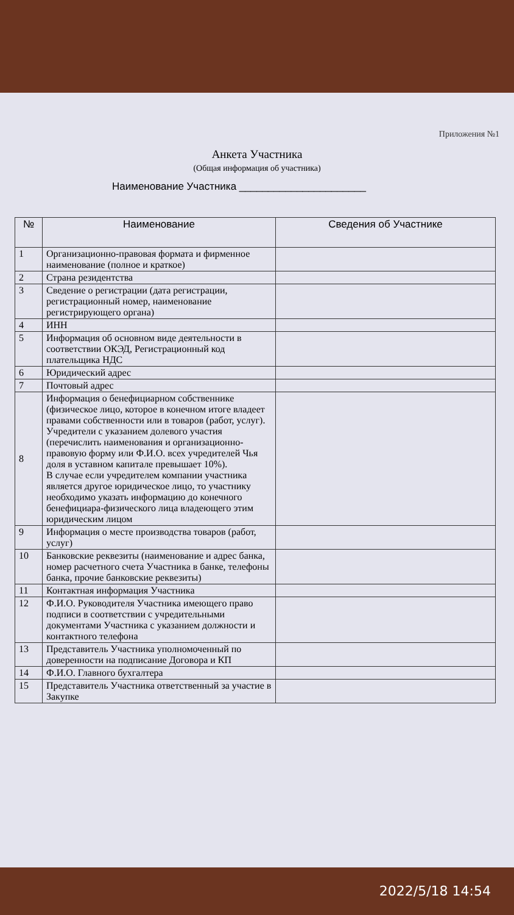Приложения №1
Анкета Участника
(Общая информация об участника)
Наименование Участника ______________________
| № | Наименование | Сведения об Участнике |
| --- | --- | --- |
| 1 | Организационно-правовая формата и фирменное наименование (полное и краткое) | |
| 2 | Страна резидентства | |
| 3 | Сведение о регистрации (дата регистрации, регистрационный номер, наименование регистрирующего органа) | |
| 4 | ИНН | |
| 5 | Информация об основном виде деятельности в соответствии ОКЭД, Регистрационный код плательщика НДС | |
| 6 | Юридический адрес | |
| 7 | Почтовый адрес | |
| 8 | Информация о бенефициарном собственнике (физическое лицо, которое в конечном итоге владеет правами собственности или в товаров (работ, услуг). Учредители с указанием долевого участия (перечислить наименования и организационно-правовую форму или Ф.И.О. всех учредителей Чья доля в уставном капитале превышает 10%). В случае если учредителем компании участника является другое юридическое лицо, то участнику необходимо указать информацию до конечного бенефициара-физического лица владеющего этим юридическим лицом | |
| 9 | Информация о месте производства товаров (работ, услуг) | |
| 10 | Банковские реквезиты (наименование и адрес банка, номер расчетного счета Участника в банке, телефоны банка, прочие банковские реквезиты) | |
| 11 | Контактная информация Участника | |
| 12 | Ф.И.О. Руководителя Участника имеющего право подписи в соответствии с учредительными документами Участника с указанием должности и контактного телефона | |
| 13 | Представитель Участника уполномоченный по доверенности на подписание Договора и КП | |
| 14 | Ф.И.О. Главного бухгалтера | |
| 15 | Представитель Участника ответственный за участие в Закупке | |
2022/5/18 14:54